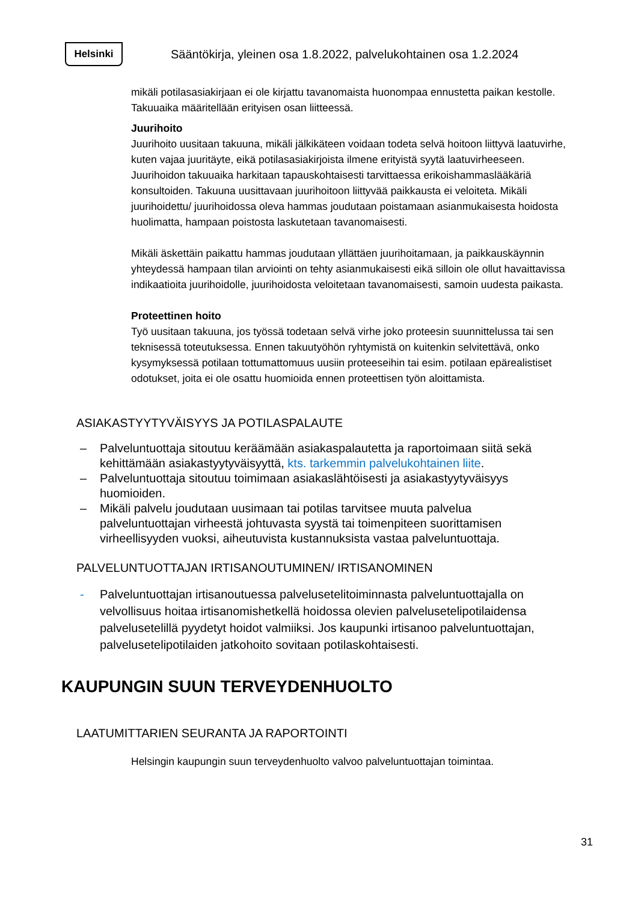Helsinki
Sääntökirja, yleinen osa 1.8.2022, palvelukohtainen osa 1.2.2024
mikäli potilasasiakirjaan ei ole kirjattu tavanomaista huonompaa ennustetta paikan kestolle. Takuuaika määritellään erityisen osan liitteessä.
Juurihoito
Juurihoito uusitaan takuuna, mikäli jälkikäteen voidaan todeta selvä hoitoon liittyvä laatuvirhe, kuten vajaa juuritäyte, eikä potilasasiakirjoista ilmene erityistä syytä laatuvirheeseen. Juurihoidon takuuaika harkitaan tapauskohtaisesti tarvittaessa erikoishammaslääkäriä konsultoiden. Takuuna uusittavaan juurihoitoon liittyvää paikkausta ei veloiteta. Mikäli juurihoidettu/ juurihoidossa oleva hammas joudutaan poistamaan asianmukaisesta hoidosta huolimatta, hampaan poistosta laskutetaan tavanomaisesti.
Mikäli äskettäin paikattu hammas joudutaan yllättäen juurihoitamaan, ja paikkauskäynnin yhteydessä hampaan tilan arviointi on tehty asianmukaisesti eikä silloin ole ollut havaittavissa indikaatioita juurihoidolle, juurihoidosta veloitetaan tavanomaisesti, samoin uudesta paikasta.
Proteettinen hoito
Työ uusitaan takuuna, jos työssä todetaan selvä virhe joko proteesin suunnittelussa tai sen teknisessä toteutuksessa. Ennen takuutyöhön ryhtymistä on kuitenkin selvitettävä, onko kysymyksessä potilaan tottumattomuus uusiin proteeseihin tai esim. potilaan epärealistiset odotukset, joita ei ole osattu huomioida ennen proteettisen työn aloittamista.
ASIAKASTYYTYVÄISYYS JA POTILASPALAUTE
– Palveluntuottaja sitoutuu keräämään asiakaspalautetta ja raportoimaan siitä sekä kehittämään asiakastyytyväisyyttä, kts. tarkemmin palvelukohtainen liite.
– Palveluntuottaja sitoutuu toimimaan asiakaslähtöisesti ja asiakastyytyväisyys huomioiden.
– Mikäli palvelu joudutaan uusimaan tai potilas tarvitsee muuta palvelua palveluntuottajan virheestä johtuvasta syystä tai toimenpiteen suorittamisen virheellisyyden vuoksi, aiheutuvista kustannuksista vastaa palveluntuottaja.
PALVELUNTUOTTAJAN IRTISANOUTUMINEN/ IRTISANOMINEN
- Palveluntuottajan irtisanoutuessa palvelusetelitoiminnasta palveluntuottajalla on velvollisuus hoitaa irtisanomishetkellä hoidossa olevien palvelusetelipotilaidensa palvelusetelillä pyydetyt hoidot valmiiksi. Jos kaupunki irtisanoo palveluntuottajan, palvelusetelipotilaiden jatkohoito sovitaan potilaskohtaisesti.
KAUPUNGIN SUUN TERVEYDENHUOLTO
LAATUMITTARIEN SEURANTA JA RAPORTOINTI
Helsingin kaupungin suun terveydenhuolto valvoo palveluntuottajan toimintaa.
31